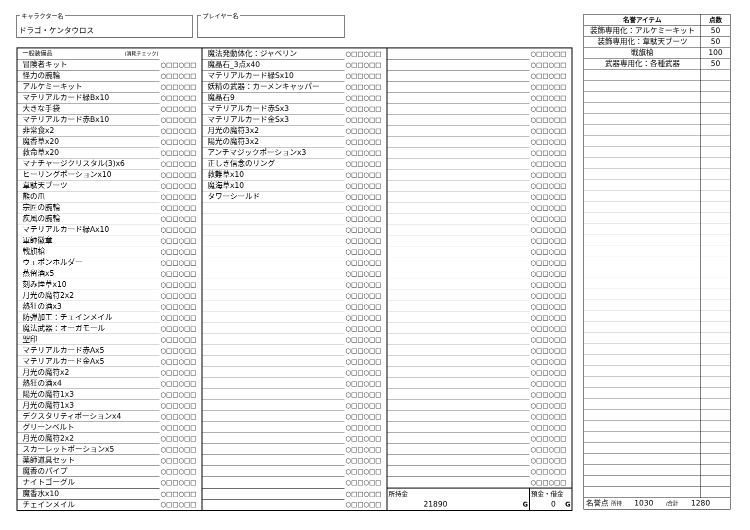キャラクター名
ドラゴ・ケンタウロス
プレイヤー名
| 一般装備品 (消耗チェック) | | 魔法発動体化：ジャベリン | ○□□○□□ | | ○□□○□□ |
| 冒険者キット | ○□□○□□ | 魔晶石_3点x40 | ○□□○□□ | | ○□□○□□ |
| 怪力の腕輪 | ○□□○□□ | マテリアルカード緑Sx10 | ○□□○□□ | | ○□□○□□ |
| アルケミーキット | ○□□○□□ | 妖精の武器：カーメンキャッパー | ○□□○□□ | | ○□□○□□ |
| マテリアルカード緑Bx10 | ○□□○□□ | 魔晶石9 | ○□□○□□ | | ○□□○□□ |
| 大きな手袋 | ○□□○□□ | マテリアルカード赤Sx3 | ○□□○□□ | | ○□□○□□ |
| マテリアルカード赤Bx10 | ○□□○□□ | マテリアルカード金Sx3 | ○□□○□□ | | ○□□○□□ |
| 非常食x2 | ○□□○□□ | 月光の魔符3x2 | ○□□○□□ | | ○□□○□□ |
| 魔香草x20 | ○□□○□□ | 陽光の魔符3x2 | ○□□○□□ | | ○□□○□□ |
| 救命草x20 | ○□□○□□ | アンチマジックポーションx3 | ○□□○□□ | | ○□□○□□ |
| マナチャージクリスタル(3)x6 | ○□□○□□ | 正しき信念のリング | ○□□○□□ | | ○□□○□□ |
| ヒーリングポーションx10 | ○□□○□□ | 救難草x10 | ○□□○□□ | | ○□□○□□ |
| 韋駄天ブーツ | ○□□○□□ | 魔海草x10 | ○□□○□□ | | ○□□○□□ |
| 熊の爪 | ○□□○□□ | タワーシールド | ○□□○□□ | | ○□□○□□ |
| 宗匠の腕輪 | ○□□○□□ | | ○□□○□□ | | ○□□○□□ |
| 疾風の腕輪 | ○□□○□□ | | ○□□○□□ | | ○□□○□□ |
| マテリアルカード緑Ax10 | ○□□○□□ | | ○□□○□□ | | ○□□○□□ |
| 軍師徽章 | ○□□○□□ | | ○□□○□□ | | ○□□○□□ |
| 戦旗槍 | ○□□○□□ | | ○□□○□□ | | ○□□○□□ |
| ウェポンホルダー | ○□□○□□ | | ○□□○□□ | | ○□□○□□ |
| 蒸留酒x5 | ○□□○□□ | | ○□□○□□ | | ○□□○□□ |
| 刻み煙草x10 | ○□□○□□ | | ○□□○□□ | | ○□□○□□ |
| 月光の魔符2x2 | ○□□○□□ | | ○□□○□□ | | ○□□○□□ |
| 熱狂の酒x3 | ○□□○□□ | | ○□□○□□ | | ○□□○□□ |
| 防弾加工：チェインメイル | ○□□○□□ | | ○□□○□□ | | ○□□○□□ |
| 魔法武器：オーガモール | ○□□○□□ | | ○□□○□□ | | ○□□○□□ |
| 聖印 | ○□□○□□ | | ○□□○□□ | | ○□□○□□ |
| マテリアルカード赤Ax5 | ○□□○□□ | | ○□□○□□ | | ○□□○□□ |
| マテリアルカード金Ax5 | ○□□○□□ | | ○□□○□□ | | ○□□○□□ |
| 月光の魔符x2 | ○□□○□□ | | ○□□○□□ | | ○□□○□□ |
| 熱狂の酒x4 | ○□□○□□ | | ○□□○□□ | | ○□□○□□ |
| 陽光の魔符1x3 | ○□□○□□ | | ○□□○□□ | | ○□□○□□ |
| 月光の魔符1x3 | ○□□○□□ | | ○□□○□□ | | ○□□○□□ |
| デクスタリティポーションx4 | ○□□○□□ | | ○□□○□□ | | ○□□○□□ |
| グリーンベルト | ○□□○□□ | | ○□□○□□ | | ○□□○□□ |
| 月光の魔符2x2 | ○□□○□□ | | ○□□○□□ | | ○□□○□□ |
| スカーレットポーションx5 | ○□□○□□ | | ○□□○□□ | | ○□□○□□ |
| 薬師道具セット | ○□□○□□ | | ○□□○□□ | | ○□□○□□ |
| 魔香のパイプ | ○□□○□□ | | ○□□○□□ | | ○□□○□□ |
| ナイトゴーグル | ○□□○□□ | | ○□□○□□ | | ○□□○□□ |
| 魔香水x10 | ○□□○□□ | | ○□□○□□ | 所持金 21890 G | 預金・借金 0 G |
| チェインメイル | ○□□○□□ | | ○□□○□□ | | |
| 名誉アイテム | 点数 |
| --- | --- |
| 装飾専用化：アルケミーキット | 50 |
| 装飾専用化：韋駄天ブーツ | 50 |
| 戦旗槍 | 100 |
| 武器専用化：各種武器 | 50 |
| 名誉点 所持 1030 /合計 1280 | |